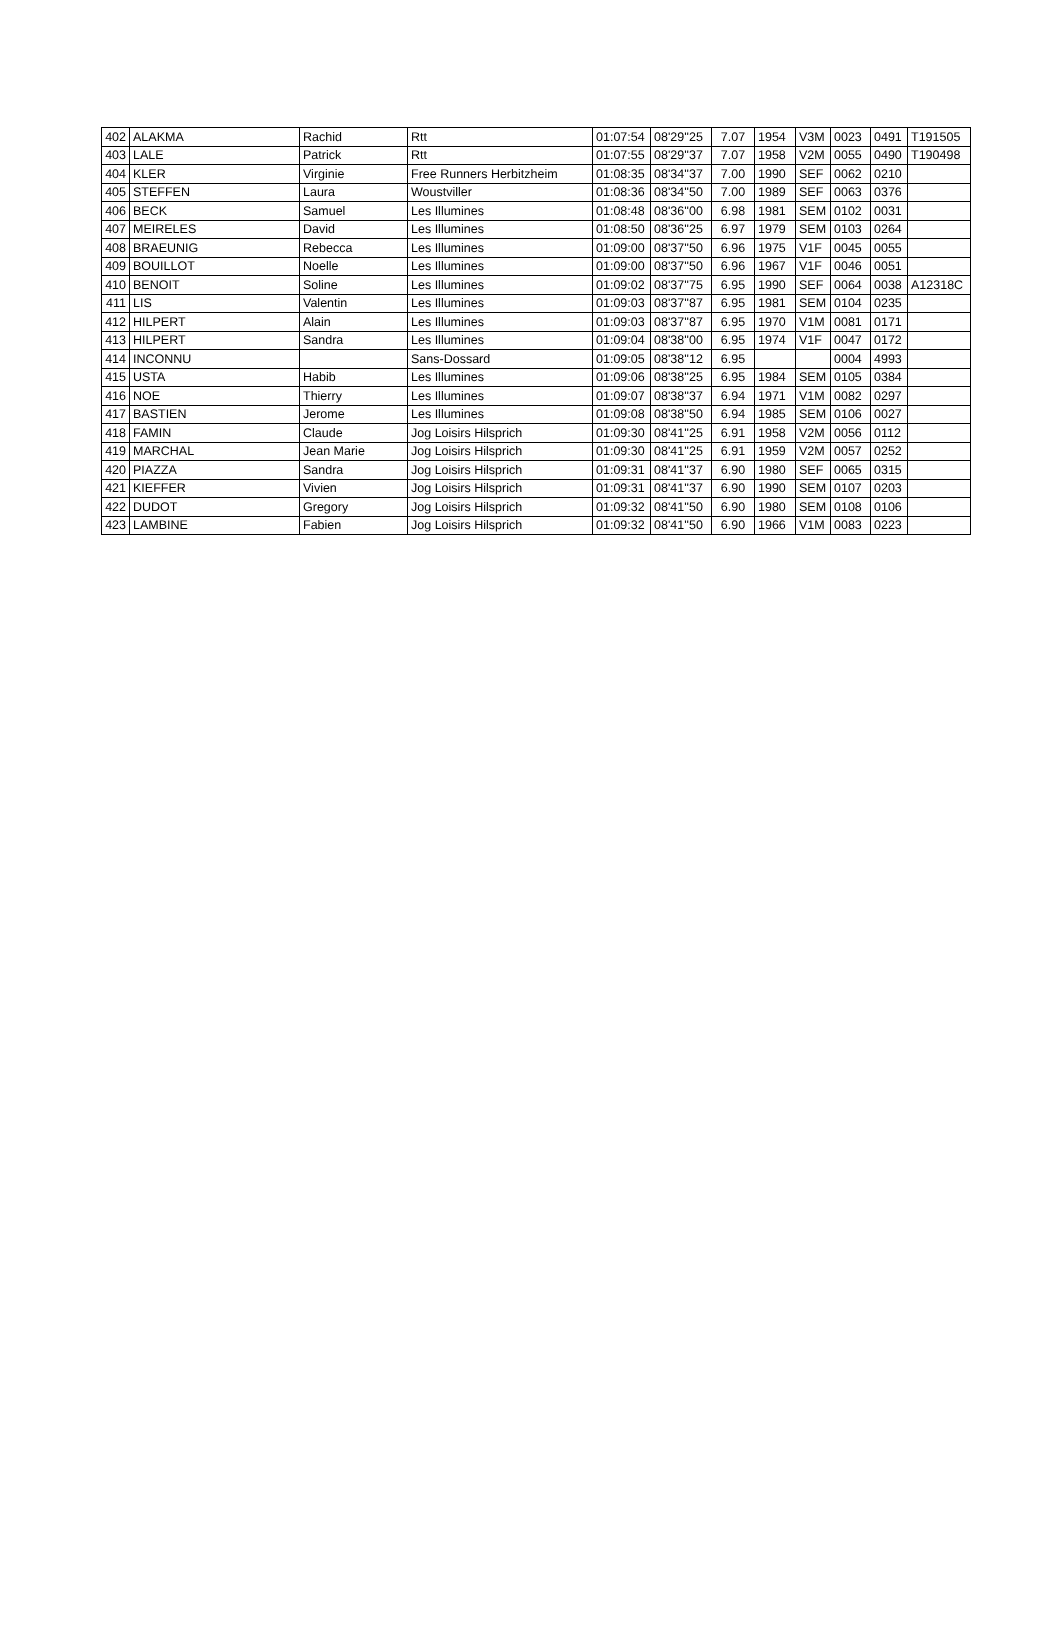| 402 | ALAKMA | Rachid | Rtt | 01:07:54 | 08'29''25 | 7.07 | 1954 | V3M | 0023 | 0491 | T191505 |
| 403 | LALE | Patrick | Rtt | 01:07:55 | 08'29''37 | 7.07 | 1958 | V2M | 0055 | 0490 | T190498 |
| 404 | KLER | Virginie | Free Runners Herbitzheim | 01:08:35 | 08'34''37 | 7.00 | 1990 | SEF | 0062 | 0210 | |
| 405 | STEFFEN | Laura | Woustviller | 01:08:36 | 08'34''50 | 7.00 | 1989 | SEF | 0063 | 0376 | |
| 406 | BECK | Samuel | Les Illumines | 01:08:48 | 08'36''00 | 6.98 | 1981 | SEM | 0102 | 0031 | |
| 407 | MEIRELES | David | Les Illumines | 01:08:50 | 08'36''25 | 6.97 | 1979 | SEM | 0103 | 0264 | |
| 408 | BRAEUNIG | Rebecca | Les Illumines | 01:09:00 | 08'37''50 | 6.96 | 1975 | V1F | 0045 | 0055 | |
| 409 | BOUILLOT | Noelle | Les Illumines | 01:09:00 | 08'37''50 | 6.96 | 1967 | V1F | 0046 | 0051 | |
| 410 | BENOIT | Soline | Les Illumines | 01:09:02 | 08'37''75 | 6.95 | 1990 | SEF | 0064 | 0038 | A12318C |
| 411 | LIS | Valentin | Les Illumines | 01:09:03 | 08'37''87 | 6.95 | 1981 | SEM | 0104 | 0235 | |
| 412 | HILPERT | Alain | Les Illumines | 01:09:03 | 08'37''87 | 6.95 | 1970 | V1M | 0081 | 0171 | |
| 413 | HILPERT | Sandra | Les Illumines | 01:09:04 | 08'38''00 | 6.95 | 1974 | V1F | 0047 | 0172 | |
| 414 | INCONNU | | Sans-Dossard | 01:09:05 | 08'38''12 | 6.95 | | | 0004 | 4993 | |
| 415 | USTA | Habib | Les Illumines | 01:09:06 | 08'38''25 | 6.95 | 1984 | SEM | 0105 | 0384 | |
| 416 | NOE | Thierry | Les Illumines | 01:09:07 | 08'38''37 | 6.94 | 1971 | V1M | 0082 | 0297 | |
| 417 | BASTIEN | Jerome | Les Illumines | 01:09:08 | 08'38''50 | 6.94 | 1985 | SEM | 0106 | 0027 | |
| 418 | FAMIN | Claude | Jog Loisirs Hilsprich | 01:09:30 | 08'41''25 | 6.91 | 1958 | V2M | 0056 | 0112 | |
| 419 | MARCHAL | Jean Marie | Jog Loisirs Hilsprich | 01:09:30 | 08'41''25 | 6.91 | 1959 | V2M | 0057 | 0252 | |
| 420 | PIAZZA | Sandra | Jog Loisirs Hilsprich | 01:09:31 | 08'41''37 | 6.90 | 1980 | SEF | 0065 | 0315 | |
| 421 | KIEFFER | Vivien | Jog Loisirs Hilsprich | 01:09:31 | 08'41''37 | 6.90 | 1990 | SEM | 0107 | 0203 | |
| 422 | DUDOT | Gregory | Jog Loisirs Hilsprich | 01:09:32 | 08'41''50 | 6.90 | 1980 | SEM | 0108 | 0106 | |
| 423 | LAMBINE | Fabien | Jog Loisirs Hilsprich | 01:09:32 | 08'41''50 | 6.90 | 1966 | V1M | 0083 | 0223 | |